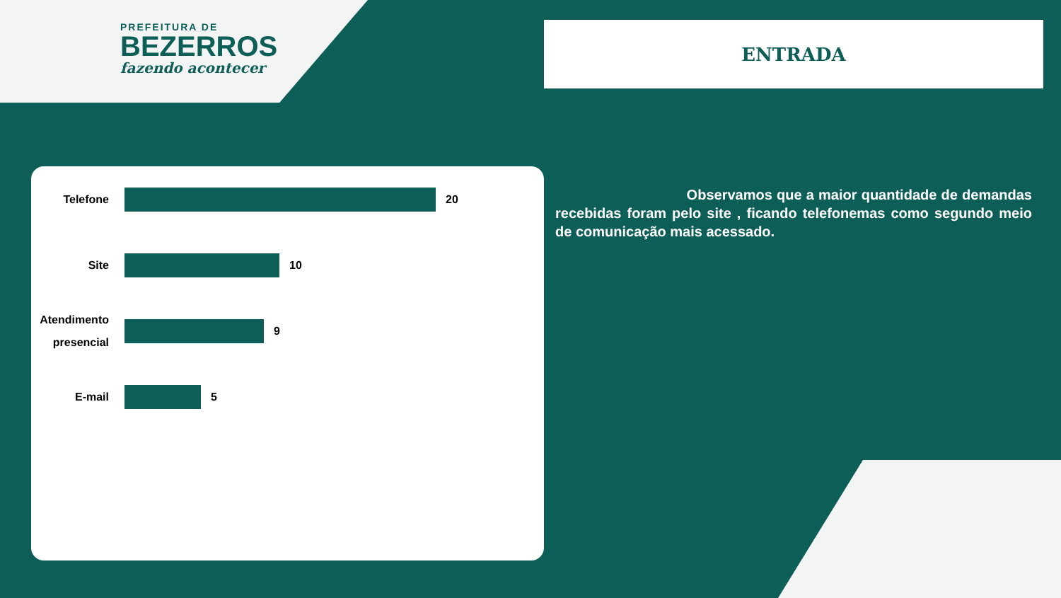PREFEITURA DE
BEZERROS
fazendo acontecer
ENTRADA
Telefone
20
Site
10
Atendimento presencial
9
E-mail
5
Observamos que a maior quantidade de demandas recebidas foram pelo site , ficando telefonemas como segundo meio de comunicação mais acessado.